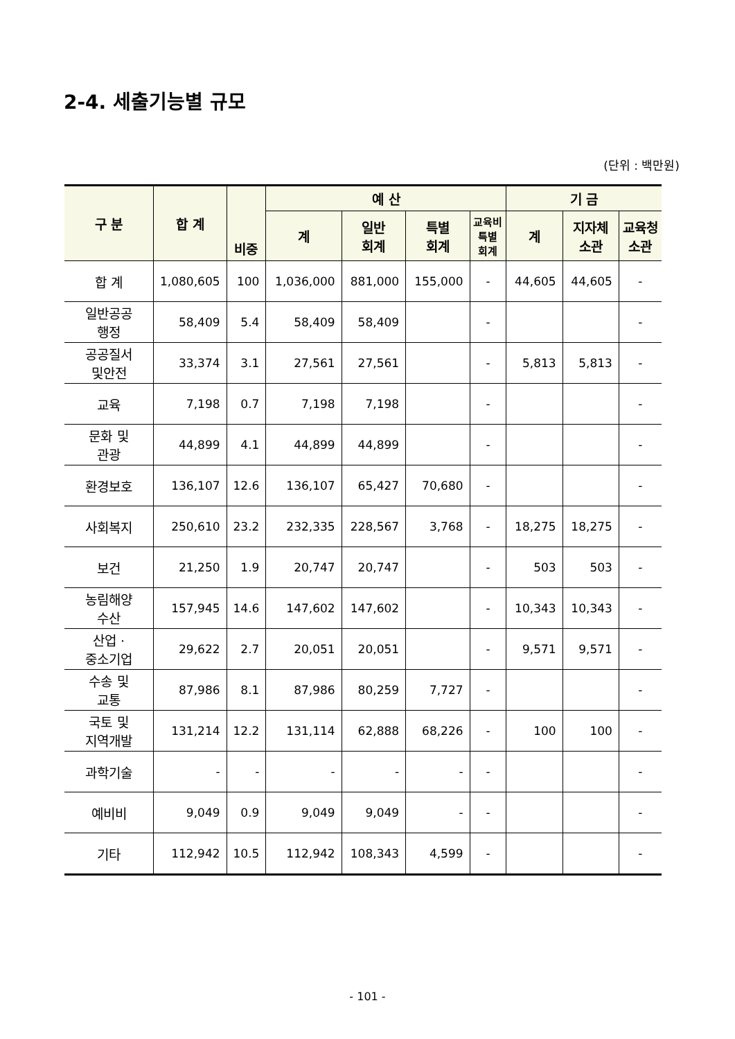2-4. 세출기능별 규모
(단위 : 백만원)
| 구 분 | 합 계 | 비중 | 예 산 | | | | 기 금 | | |
| --- | --- | --- | --- | --- | --- | --- | --- | --- | --- |
| | | | 계 | 일반 회계 | 특별 회계 | 교육비 특별 회계 | 계 | 지자체 소관 | 교육청 소관 |
| 합 계 | 1,080,605 | 100 | 1,036,000 | 881,000 | 155,000 | - | 44,605 | 44,605 | - |
| 일반공공 행정 | 58,409 | 5.4 | 58,409 | 58,409 | | - | | | - |
| 공공질서 및안전 | 33,374 | 3.1 | 27,561 | 27,561 | | - | 5,813 | 5,813 | - |
| 교육 | 7,198 | 0.7 | 7,198 | 7,198 | | - | | | - |
| 문화 및 관광 | 44,899 | 4.1 | 44,899 | 44,899 | | - | | | - |
| 환경보호 | 136,107 | 12.6 | 136,107 | 65,427 | 70,680 | - | | | - |
| 사회복지 | 250,610 | 23.2 | 232,335 | 228,567 | 3,768 | - | 18,275 | 18,275 | - |
| 보건 | 21,250 | 1.9 | 20,747 | 20,747 | | - | 503 | 503 | - |
| 농림해양 수산 | 157,945 | 14.6 | 147,602 | 147,602 | | - | 10,343 | 10,343 | - |
| 산업 · 중소기업 | 29,622 | 2.7 | 20,051 | 20,051 | | - | 9,571 | 9,571 | - |
| 수송 및 교통 | 87,986 | 8.1 | 87,986 | 80,259 | 7,727 | - | | | - |
| 국토 및 지역개발 | 131,214 | 12.2 | 131,114 | 62,888 | 68,226 | - | 100 | 100 | - |
| 과학기술 | - | - | - | - | - | - | | | - |
| 예비비 | 9,049 | 0.9 | 9,049 | 9,049 | - | - | | | - |
| 기타 | 112,942 | 10.5 | 112,942 | 108,343 | 4,599 | - | | | - |
- 101 -